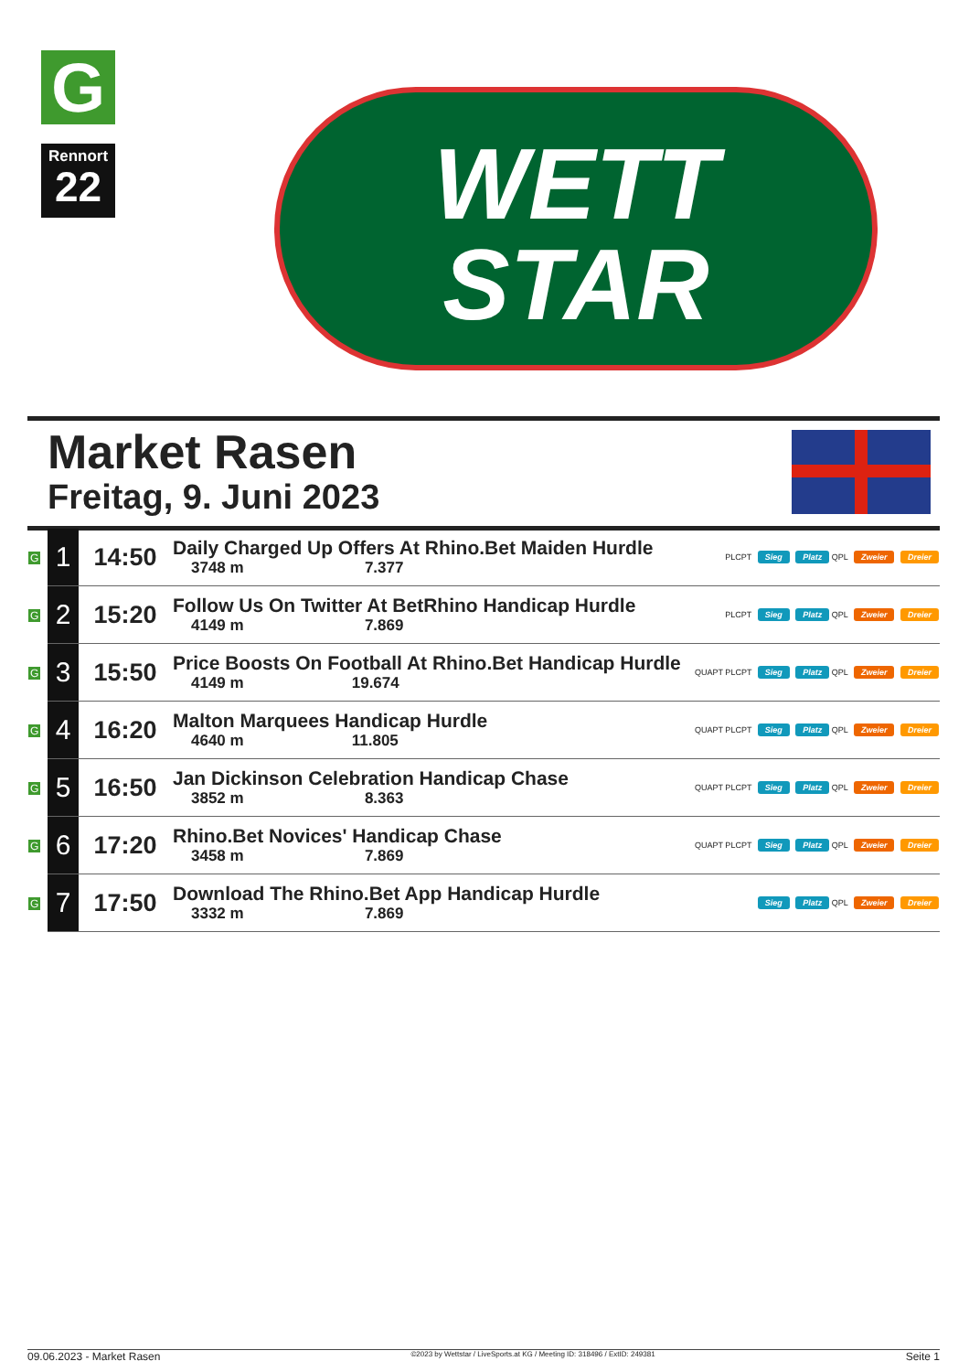G
Rennort
22
WETT
STAR
Market Rasen
Freitag, 9. Juni 2023
| G | 1 | 14:50 | Daily Charged Up Offers At Rhino.Bet Maiden Hurdle 3748 m 7.377 | PLCPT Sieg Platz QPL Zweier Dreier |
| G | 2 | 15:20 | Follow Us On Twitter At BetRhino Handicap Hurdle 4149 m 7.869 | PLCPT Sieg Platz QPL Zweier Dreier |
| G | 3 | 15:50 | Price Boosts On Football At Rhino.Bet Handicap Hurdle 4149 m 19.674 | QUAPT PLCPT Sieg Platz QPL Zweier Dreier |
| G | 4 | 16:20 | Malton Marquees Handicap Hurdle 4640 m 11.805 | QUAPT PLCPT Sieg Platz QPL Zweier Dreier |
| G | 5 | 16:50 | Jan Dickinson Celebration Handicap Chase 3852 m 8.363 | QUAPT PLCPT Sieg Platz QPL Zweier Dreier |
| G | 6 | 17:20 | Rhino.Bet Novices' Handicap Chase 3458 m 7.869 | QUAPT PLCPT Sieg Platz QPL Zweier Dreier |
| G | 7 | 17:50 | Download The Rhino.Bet App Handicap Hurdle 3332 m 7.869 | Sieg Platz QPL Zweier Dreier |
09.06.2023 - Market Rasen ©2023 by Wettstar / LiveSports.at KG / Meeting ID: 318496 / ExtID: 249381 Seite 1